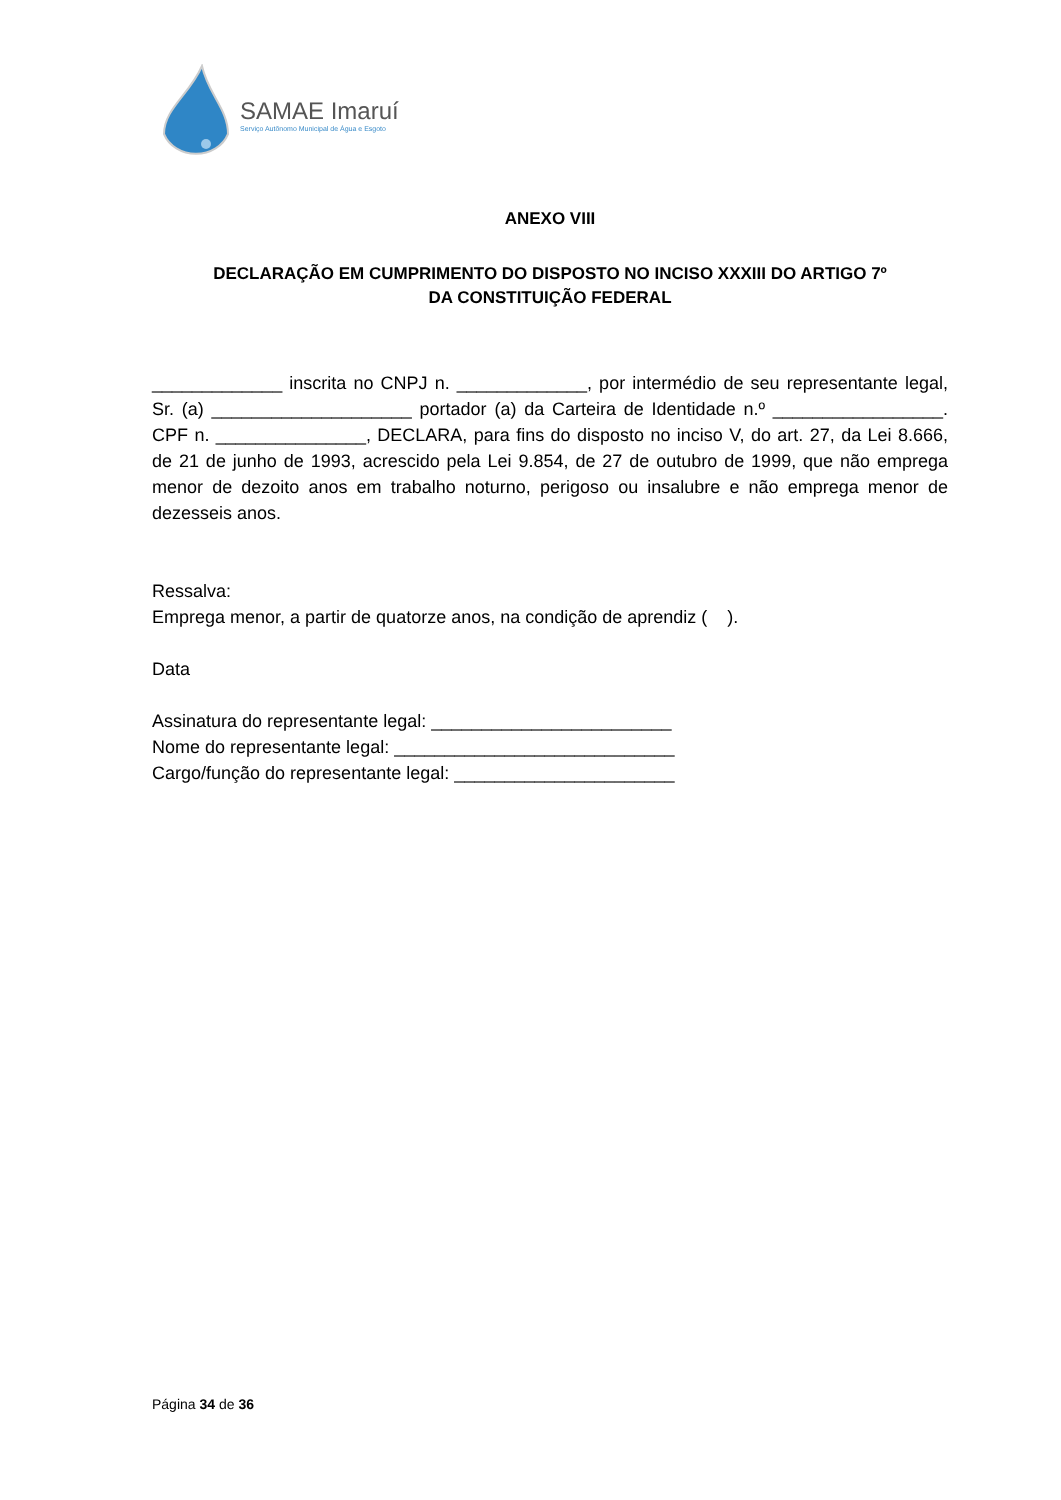SAMAE Imaruí
Serviço Autônomo Municipal de Água e Esgoto
ANEXO VIII
DECLARAÇÃO EM CUMPRIMENTO DO DISPOSTO NO INCISO XXXIII DO ARTIGO 7º
DA CONSTITUIÇÃO FEDERAL
_____________ inscrita no CNPJ n. _____________, por intermédio de seu representante legal, Sr. (a) ____________________ portador (a) da Carteira de Identidade n.º _________________. CPF n. _______________, DECLARA, para fins do disposto no inciso V, do art. 27, da Lei 8.666, de 21 de junho de 1993, acrescido pela Lei 9.854, de 27 de outubro de 1999, que não emprega menor de dezoito anos em trabalho noturno, perigoso ou insalubre e não emprega menor de dezesseis anos.
Ressalva:
Emprega menor, a partir de quatorze anos, na condição de aprendiz ( ).
Data
Assinatura do representante legal: ________________________
Nome do representante legal: ____________________________
Cargo/função do representante legal: ______________________
Página 34 de 36